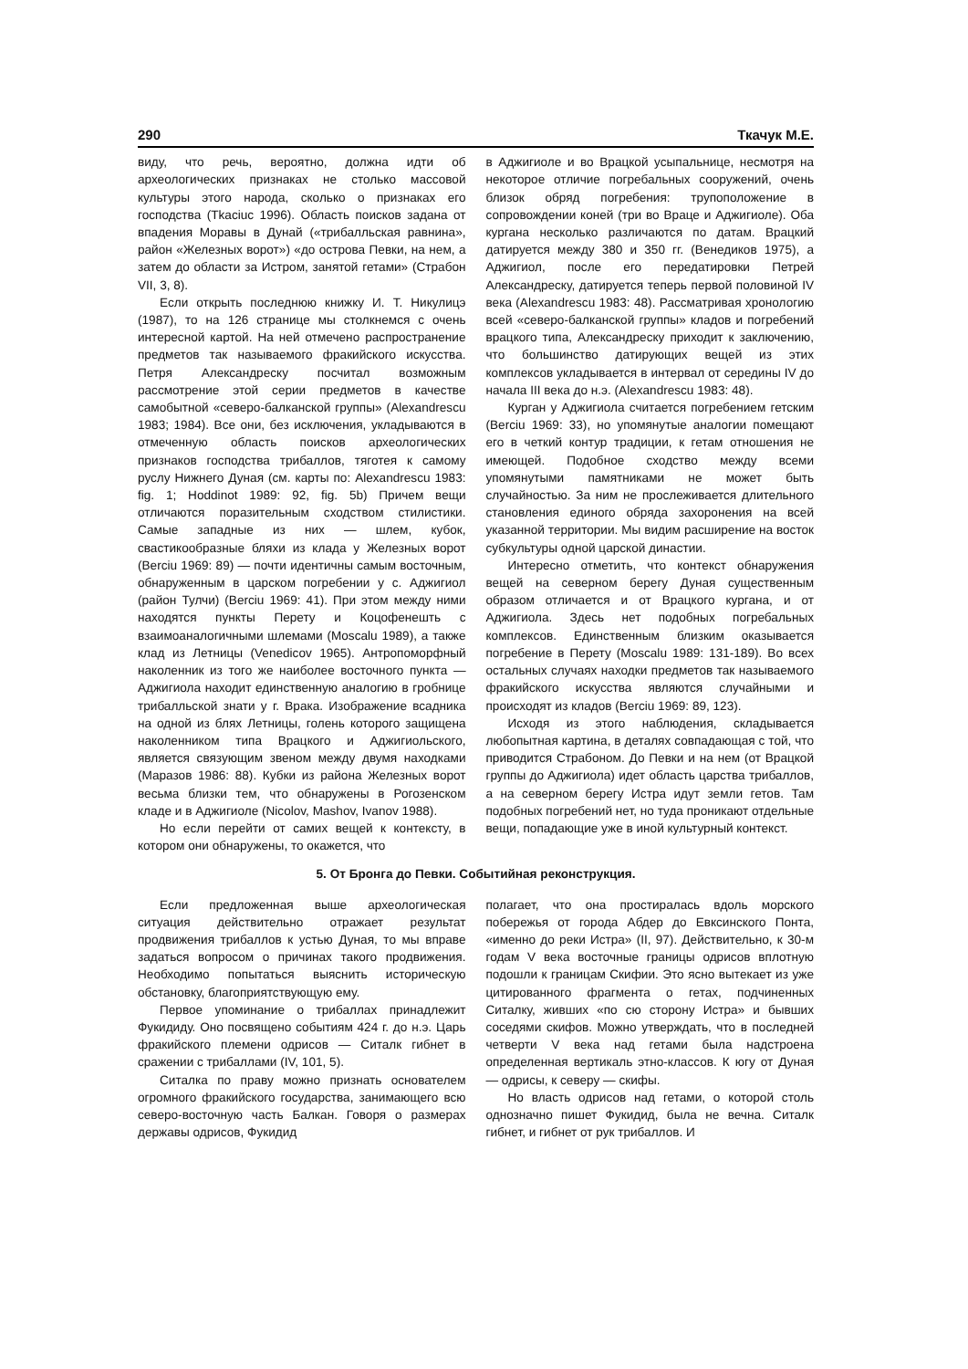290 Ткачук М.Е.
виду, что речь, вероятно, должна идти об археологических признаках не столько массовой культуры этого народа, сколько о признаках его господства (Tkaciuc 1996). Область поисков задана от впадения Моравы в Дунай («трибалльская равнина», район «Железных ворот») «до острова Певки, на нем, а затем до области за Истром, занятой гетами» (Страбон VII, 3, 8).
Если открыть последнюю книжку И. Т. Никулицэ (1987), то на 126 странице мы столкнемся с очень интересной картой. На ней отмечено распространение предметов так называемого фракийского искусства. Петря Александреску посчитал возможным рассмотрение этой серии предметов в качестве самобытной «северо-балканской группы» (Alexandrescu 1983; 1984). Все они, без исключения, укладываются в отмеченную область поисков археологических признаков господства трибаллов, тяготея к самому руслу Нижнего Дуная (см. карты по: Alexandrescu 1983: fig. 1; Hoddinot 1989: 92, fig. 5b) Причем вещи отличаются поразительным сходством стилистики. Самые западные из них — шлем, кубок, свастикообразные бляхи из клада у Железных ворот (Berciu 1969: 89) — почти идентичны самым восточным, обнаруженным в царском погребении у с. Аджигиол (район Тулчи) (Berciu 1969: 41). При этом между ними находятся пункты Перету и Коцофенешть с взаимоаналогичными шлемами (Moscalu 1989), а также клад из Летницы (Venedicov 1965). Антропоморфный наколенник из того же наиболее восточного пункта — Аджигиола находит единственную аналогию в гробнице трибалльской знати у г. Врака. Изображение всадника на одной из блях Летницы, голень которого защищена наколенником типа Врацкого и Аджигиольского, является связующим звеном между двумя находками (Маразов 1986: 88). Кубки из района Железных ворот весьма близки тем, что обнаружены в Рогозенском кладе и в Аджигиоле (Nicolov, Mashov, Ivanov 1988).
Но если перейти от самих вещей к контексту, в котором они обнаружены, то окажется, что
в Аджигиоле и во Врацкой усыпальнице, несмотря на некоторое отличие погребальных сооружений, очень близок обряд погребения: трупоположение в сопровождении коней (три во Враце и Аджигиоле). Оба кургана несколько различаются по датам. Врацкий датируется между 380 и 350 гг. (Венедиков 1975), а Аджигиол, после его передатировки Петрей Александреску, датируется теперь первой половиной IV века (Alexandrescu 1983: 48). Рассматривая хронологию всей «северо-балканской группы» кладов и погребений врацкого типа, Александреску приходит к заключению, что большинство датирующих вещей из этих комплексов укладывается в интервал от середины IV до начала III века до н.э. (Alexandrescu 1983: 48).
Курган у Аджигиола считается погребением гетским (Berciu 1969: 33), но упомянутые аналогии помещают его в четкий контур традиции, к гетам отношения не имеющей. Подобное сходство между всеми упомянутыми памятниками не может быть случайностью. За ним не прослеживается длительного становления единого обряда захоронения на всей указанной территории. Мы видим расширение на восток субкультуры одной царской династии.
Интересно отметить, что контекст обнаружения вещей на северном берегу Дуная существенным образом отличается и от Врацкого кургана, и от Аджигиола. Здесь нет подобных погребальных комплексов. Единственным близким оказывается погребение в Перету (Moscalu 1989: 131-189). Во всех остальных случаях находки предметов так называемого фракийского искусства являются случайными и происходят из кладов (Berciu 1969: 89, 123).
Исходя из этого наблюдения, складывается любопытная картина, в деталях совпадающая с той, что приводится Страбоном. До Певки и на нем (от Врацкой группы до Аджигиола) идет область царства трибаллов, а на северном берегу Истра идут земли гетов. Там подобных погребений нет, но туда проникают отдельные вещи, попадающие уже в иной культурный контекст.
5. От Бронга до Певки. Событийная реконструкция.
Если предложенная выше археологическая ситуация действительно отражает результат продвижения трибаллов к устью Дуная, то мы вправе задаться вопросом о причинах такого продвижения. Необходимо попытаться выяснить историческую обстановку, благоприятствующую ему.
Первое упоминание о трибаллах принадлежит Фукидиду. Оно посвящено событиям 424 г. до н.э. Царь фракийского племени одрисов — Ситалк гибнет в сражении с трибаллами (IV, 101, 5).
Ситалка по праву можно признать основателем огромного фракийского государства, занимающего всю северо-восточную часть Балкан. Говоря о размерах державы одрисов, Фукидид
полагает, что она простиралась вдоль морского побережья от города Абдер до Евксинского Понта, «именно до реки Истра» (II, 97). Действительно, к 30-м годам V века восточные границы одрисов вплотную подошли к границам Скифии. Это ясно вытекает из уже цитированного фрагмента о гетах, подчиненных Ситалку, живших «по сю сторону Истра» и бывших соседями скифов. Можно утверждать, что в последней четверти V века над гетами была надстроена определенная вертикаль этно-классов. К югу от Дуная — одрисы, к северу — скифы.
Но власть одрисов над гетами, о которой столь однозначно пишет Фукидид, была не вечна. Ситалк гибнет, и гибнет от рук трибаллов. И